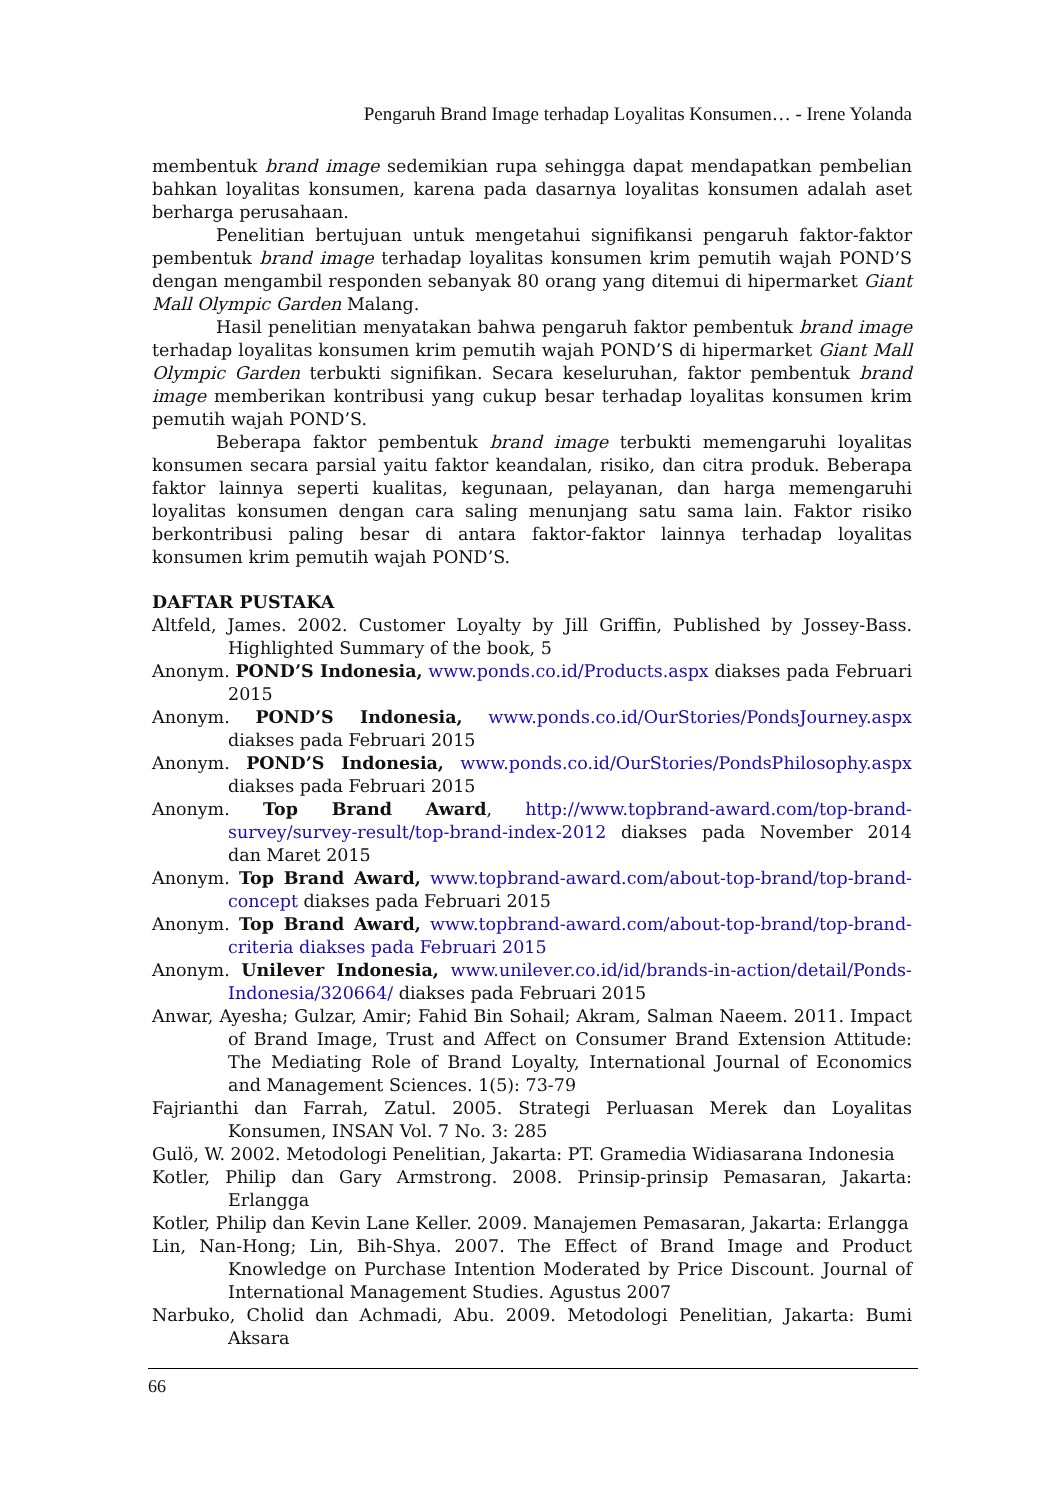Pengaruh Brand Image terhadap Loyalitas Konsumen… - Irene Yolanda
membentuk brand image sedemikian rupa sehingga dapat mendapatkan pembelian bahkan loyalitas konsumen, karena pada dasarnya loyalitas konsumen adalah aset berharga perusahaan.
Penelitian bertujuan untuk mengetahui signifikansi pengaruh faktor-faktor pembentuk brand image terhadap loyalitas konsumen krim pemutih wajah POND’S dengan mengambil responden sebanyak 80 orang yang ditemui di hipermarket Giant Mall Olympic Garden Malang.
Hasil penelitian menyatakan bahwa pengaruh faktor pembentuk brand image terhadap loyalitas konsumen krim pemutih wajah POND’S di hipermarket Giant Mall Olympic Garden terbukti signifikan. Secara keseluruhan, faktor pembentuk brand image memberikan kontribusi yang cukup besar terhadap loyalitas konsumen krim pemutih wajah POND’S.
Beberapa faktor pembentuk brand image terbukti memengaruhi loyalitas konsumen secara parsial yaitu faktor keandalan, risiko, dan citra produk. Beberapa faktor lainnya seperti kualitas, kegunaan, pelayanan, dan harga memengaruhi loyalitas konsumen dengan cara saling menunjang satu sama lain. Faktor risiko berkontribusi paling besar di antara faktor-faktor lainnya terhadap loyalitas konsumen krim pemutih wajah POND’S.
DAFTAR PUSTAKA
Altfeld, James. 2002. Customer Loyalty by Jill Griffin, Published by Jossey-Bass. Highlighted Summary of the book, 5
Anonym. POND’S Indonesia, www.ponds.co.id/Products.aspx diakses pada Februari 2015
Anonym. POND’S Indonesia, www.ponds.co.id/OurStories/PondsJourney.aspx diakses pada Februari 2015
Anonym. POND’S Indonesia, www.ponds.co.id/OurStories/PondsPhilosophy.aspx diakses pada Februari 2015
Anonym. Top Brand Award, http://www.topbrand-award.com/top-brand-survey/survey-result/top-brand-index-2012 diakses pada November 2014 dan Maret 2015
Anonym. Top Brand Award, www.topbrand-award.com/about-top-brand/top-brand-concept diakses pada Februari 2015
Anonym. Top Brand Award, www.topbrand-award.com/about-top-brand/top-brand-criteria diakses pada Februari 2015
Anonym. Unilever Indonesia, www.unilever.co.id/id/brands-in-action/detail/Ponds-Indonesia/320664/ diakses pada Februari 2015
Anwar, Ayesha; Gulzar, Amir; Fahid Bin Sohail; Akram, Salman Naeem. 2011. Impact of Brand Image, Trust and Affect on Consumer Brand Extension Attitude: The Mediating Role of Brand Loyalty, International Journal of Economics and Management Sciences. 1(5): 73-79
Fajrianthi dan Farrah, Zatul. 2005. Strategi Perluasan Merek dan Loyalitas Konsumen, INSAN Vol. 7 No. 3: 285
Gulö, W. 2002. Metodologi Penelitian, Jakarta: PT. Gramedia Widiasarana Indonesia
Kotler, Philip dan Gary Armstrong. 2008. Prinsip-prinsip Pemasaran, Jakarta: Erlangga
Kotler, Philip dan Kevin Lane Keller. 2009. Manajemen Pemasaran, Jakarta: Erlangga
Lin, Nan-Hong; Lin, Bih-Shya. 2007. The Effect of Brand Image and Product Knowledge on Purchase Intention Moderated by Price Discount. Journal of International Management Studies. Agustus 2007
Narbuko, Cholid dan Achmadi, Abu. 2009. Metodologi Penelitian, Jakarta: Bumi Aksara
66